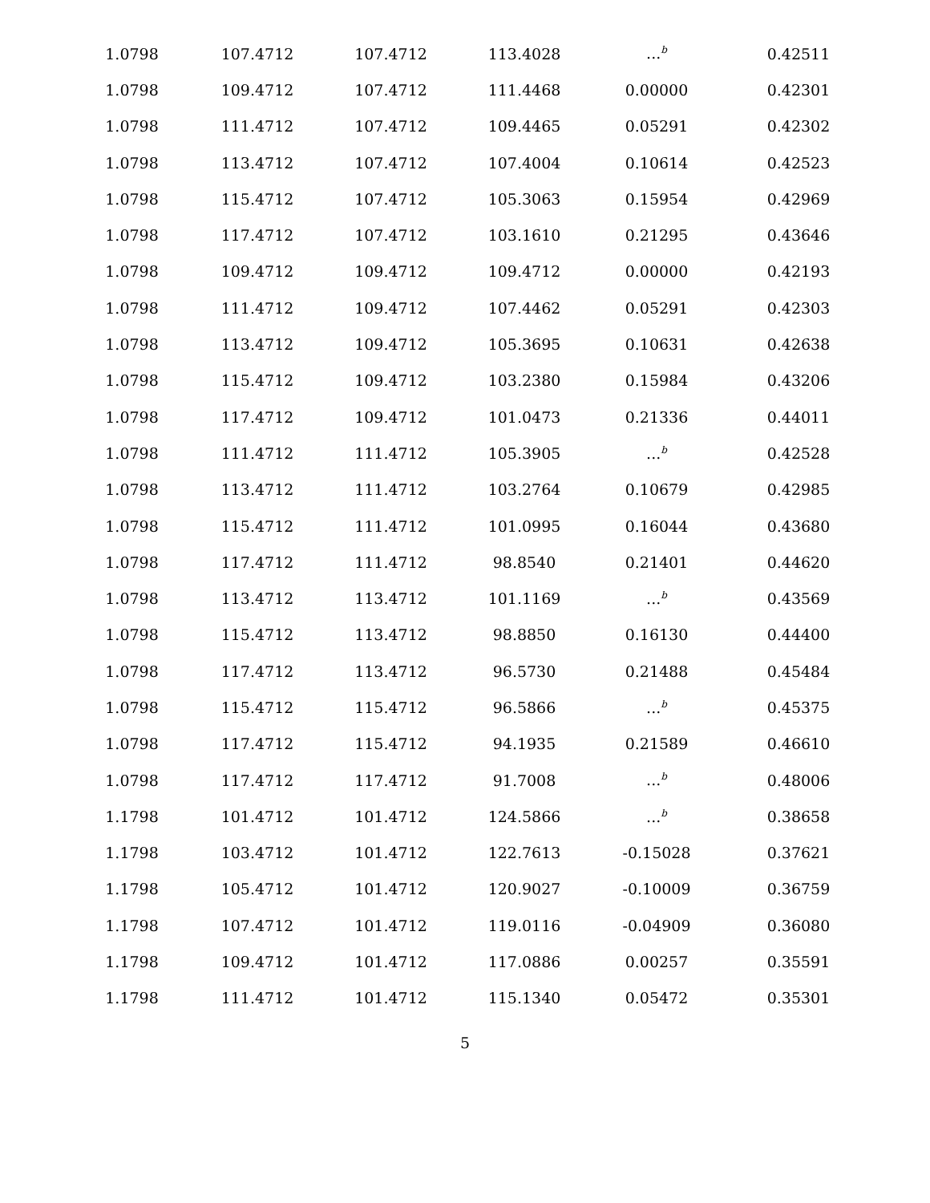| 1.0798 | 107.4712 | 107.4712 | 113.4028 | ...<sup>b</sup> | 0.42511 |
| 1.0798 | 109.4712 | 107.4712 | 111.4468 | 0.00000 | 0.42301 |
| 1.0798 | 111.4712 | 107.4712 | 109.4465 | 0.05291 | 0.42302 |
| 1.0798 | 113.4712 | 107.4712 | 107.4004 | 0.10614 | 0.42523 |
| 1.0798 | 115.4712 | 107.4712 | 105.3063 | 0.15954 | 0.42969 |
| 1.0798 | 117.4712 | 107.4712 | 103.1610 | 0.21295 | 0.43646 |
| 1.0798 | 109.4712 | 109.4712 | 109.4712 | 0.00000 | 0.42193 |
| 1.0798 | 111.4712 | 109.4712 | 107.4462 | 0.05291 | 0.42303 |
| 1.0798 | 113.4712 | 109.4712 | 105.3695 | 0.10631 | 0.42638 |
| 1.0798 | 115.4712 | 109.4712 | 103.2380 | 0.15984 | 0.43206 |
| 1.0798 | 117.4712 | 109.4712 | 101.0473 | 0.21336 | 0.44011 |
| 1.0798 | 111.4712 | 111.4712 | 105.3905 | ...<sup>b</sup> | 0.42528 |
| 1.0798 | 113.4712 | 111.4712 | 103.2764 | 0.10679 | 0.42985 |
| 1.0798 | 115.4712 | 111.4712 | 101.0995 | 0.16044 | 0.43680 |
| 1.0798 | 117.4712 | 111.4712 | 98.8540 | 0.21401 | 0.44620 |
| 1.0798 | 113.4712 | 113.4712 | 101.1169 | ...<sup>b</sup> | 0.43569 |
| 1.0798 | 115.4712 | 113.4712 | 98.8850 | 0.16130 | 0.44400 |
| 1.0798 | 117.4712 | 113.4712 | 96.5730 | 0.21488 | 0.45484 |
| 1.0798 | 115.4712 | 115.4712 | 96.5866 | ...<sup>b</sup> | 0.45375 |
| 1.0798 | 117.4712 | 115.4712 | 94.1935 | 0.21589 | 0.46610 |
| 1.0798 | 117.4712 | 117.4712 | 91.7008 | ...<sup>b</sup> | 0.48006 |
| 1.1798 | 101.4712 | 101.4712 | 124.5866 | ...<sup>b</sup> | 0.38658 |
| 1.1798 | 103.4712 | 101.4712 | 122.7613 | -0.15028 | 0.37621 |
| 1.1798 | 105.4712 | 101.4712 | 120.9027 | -0.10009 | 0.36759 |
| 1.1798 | 107.4712 | 101.4712 | 119.0116 | -0.04909 | 0.36080 |
| 1.1798 | 109.4712 | 101.4712 | 117.0886 | 0.00257 | 0.35591 |
| 1.1798 | 111.4712 | 101.4712 | 115.1340 | 0.05472 | 0.35301 |
5